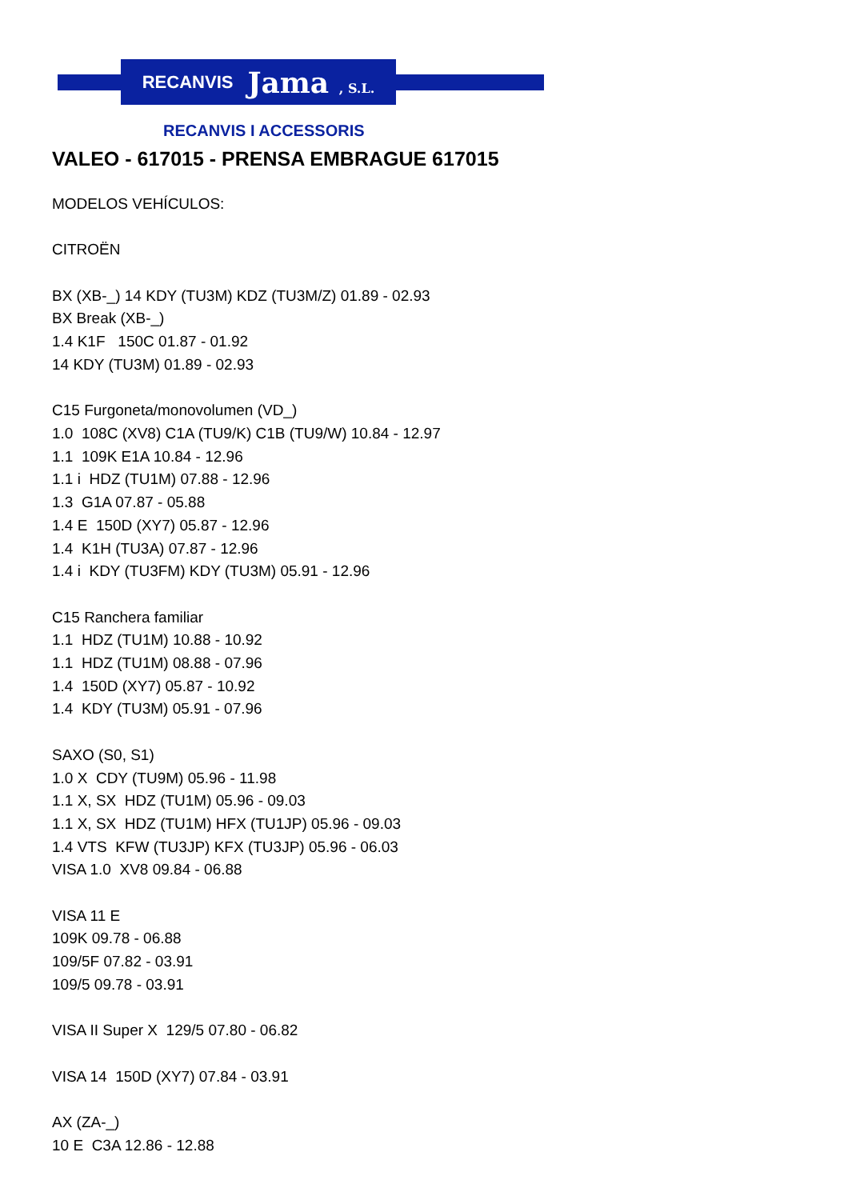RECANVIS Jama , S.L.
RECANVIS I ACCESSORIS
VALEO - 617015 - PRENSA EMBRAGUE 617015
MODELOS VEHÍCULOS:
CITROËN
BX (XB-_) 14 KDY (TU3M) KDZ (TU3M/Z) 01.89 - 02.93
BX Break (XB-_)
1.4 K1F 150C 01.87 - 01.92
14 KDY (TU3M) 01.89 - 02.93
C15 Furgoneta/monovolumen (VD_)
1.0 108C (XV8) C1A (TU9/K) C1B (TU9/W) 10.84 - 12.97
1.1 109K E1A 10.84 - 12.96
1.1 i HDZ (TU1M) 07.88 - 12.96
1.3 G1A 07.87 - 05.88
1.4 E 150D (XY7) 05.87 - 12.96
1.4 K1H (TU3A) 07.87 - 12.96
1.4 i KDY (TU3FM) KDY (TU3M) 05.91 - 12.96
C15 Ranchera familiar
1.1 HDZ (TU1M) 10.88 - 10.92
1.1 HDZ (TU1M) 08.88 - 07.96
1.4 150D (XY7) 05.87 - 10.92
1.4 KDY (TU3M) 05.91 - 07.96
SAXO (S0, S1)
1.0 X CDY (TU9M) 05.96 - 11.98
1.1 X, SX HDZ (TU1M) 05.96 - 09.03
1.1 X, SX HDZ (TU1M) HFX (TU1JP) 05.96 - 09.03
1.4 VTS KFW (TU3JP) KFX (TU3JP) 05.96 - 06.03
VISA 1.0 XV8 09.84 - 06.88
VISA 11 E
109K 09.78 - 06.88
109/5F 07.82 - 03.91
109/5 09.78 - 03.91
VISA II Super X 129/5 07.80 - 06.82
VISA 14 150D (XY7) 07.84 - 03.91
AX (ZA-_)
10 E C3A 12.86 - 12.88